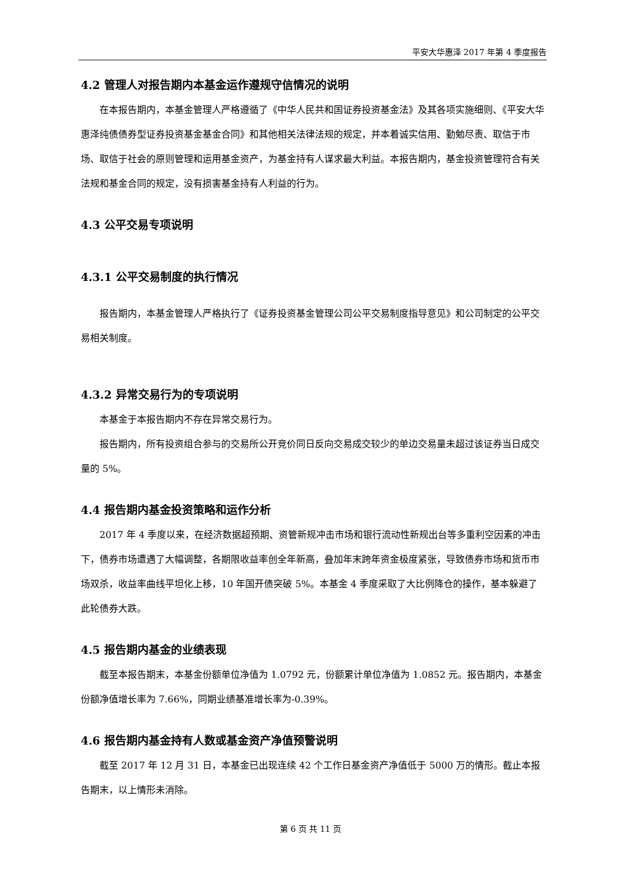平安大华惠泽 2017 年第 4 季度报告
4.2 管理人对报告期内本基金运作遵规守信情况的说明
在本报告期内，本基金管理人严格遵循了《中华人民共和国证券投资基金法》及其各项实施细则、《平安大华惠泽纯债债券型证券投资基金基金合同》和其他相关法律法规的规定，并本着诚实信用、勤勉尽责、取信于市场、取信于社会的原则管理和运用基金资产，为基金持有人谋求最大利益。本报告期内，基金投资管理符合有关法规和基金合同的规定，没有损害基金持有人利益的行为。
4.3 公平交易专项说明
4.3.1 公平交易制度的执行情况
报告期内，本基金管理人严格执行了《证券投资基金管理公司公平交易制度指导意见》和公司制定的公平交易相关制度。
4.3.2 异常交易行为的专项说明
本基金于本报告期内不存在异常交易行为。
报告期内，所有投资组合参与的交易所公开竞价同日反向交易成交较少的单边交易量未超过该证券当日成交量的 5%。
4.4 报告期内基金投资策略和运作分析
2017 年 4 季度以来，在经济数据超预期、资管新规冲击市场和银行流动性新规出台等多重利空因素的冲击下，债券市场遭遇了大幅调整，各期限收益率创全年新高，叠加年末跨年资金极度紧张，导致债券市场和货币市场双杀，收益率曲线平坦化上移，10 年国开债突破 5%。本基金 4 季度采取了大比例降仓的操作，基本躲避了此轮债券大跌。
4.5 报告期内基金的业绩表现
截至本报告期末，本基金份额单位净值为 1.0792 元，份额累计单位净值为 1.0852 元。报告期内，本基金份额净值增长率为 7.66%，同期业绩基准增长率为-0.39%。
4.6 报告期内基金持有人数或基金资产净值预警说明
截至 2017 年 12 月 31 日，本基金已出现连续 42 个工作日基金资产净值低于 5000 万的情形。截止本报告期末，以上情形未消除。
第 6 页 共 11 页